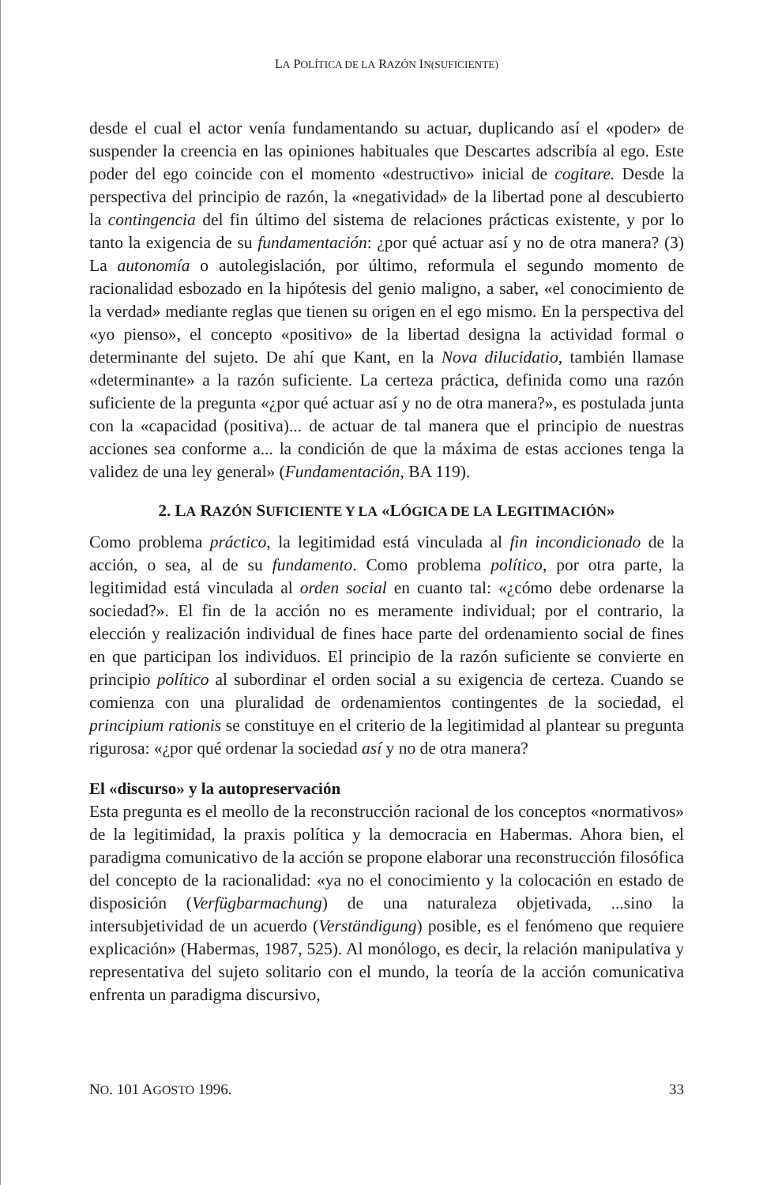LA POLÍTICA DE LA RAZÓN IN(SUFICIENTE)
desde el cual el actor venía fundamentando su actuar, duplicando así el «poder» de suspender la creencia en las opiniones habituales que Descartes adscribía al ego. Este poder del ego coincide con el momento «destructivo» inicial de cogitare. Desde la perspectiva del principio de razón, la «negatividad» de la libertad pone al descubierto la contingencia del fin último del sistema de relaciones prácticas existente, y por lo tanto la exigencia de su fundamentación: ¿por qué actuar así y no de otra manera? (3) La autonomía o autolegislación, por último, reformula el segundo momento de racionalidad esbozado en la hipótesis del genio maligno, a saber, «el conocimiento de la verdad» mediante reglas que tienen su origen en el ego mismo. En la perspectiva del «yo pienso», el concepto «positivo» de la libertad designa la actividad formal o determinante del sujeto. De ahí que Kant, en la Nova dilucidatio, también llamase «determinante» a la razón suficiente. La certeza práctica, definida como una razón suficiente de la pregunta «¿por qué actuar así y no de otra manera?», es postulada junta con la «capacidad (positiva)... de actuar de tal manera que el principio de nuestras acciones sea conforme a... la condición de que la máxima de estas acciones tenga la validez de una ley general» (Fundamentación, BA 119).
2. LA RAZÓN SUFICIENTE Y LA «LÓGICA DE LA LEGITIMACIÓN»
Como problema práctico, la legitimidad está vinculada al fin incondicionado de la acción, o sea, al de su fundamento. Como problema político, por otra parte, la legitimidad está vinculada al orden social en cuanto tal: «¿cómo debe ordenarse la sociedad?». El fin de la acción no es meramente individual; por el contrario, la elección y realización individual de fines hace parte del ordenamiento social de fines en que participan los individuos. El principio de la razón suficiente se convierte en principio político al subordinar el orden social a su exigencia de certeza. Cuando se comienza con una pluralidad de ordenamientos contingentes de la sociedad, el principium rationis se constituye en el criterio de la legitimidad al plantear su pregunta rigurosa: «¿por qué ordenar la sociedad así y no de otra manera?
El «discurso» y la autopreservación
Esta pregunta es el meollo de la reconstrucción racional de los conceptos «normativos» de la legitimidad, la praxis política y la democracia en Habermas. Ahora bien, el paradigma comunicativo de la acción se propone elaborar una reconstrucción filosófica del concepto de la racionalidad: «ya no el conocimiento y la colocación en estado de disposición (Verfügbarmachung) de una naturaleza objetivada, ...sino la intersubjetividad de un acuerdo (Verständigung) posible, es el fenómeno que requiere explicación» (Habermas, 1987, 525). Al monólogo, es decir, la relación manipulativa y representativa del sujeto solitario con el mundo, la teoría de la acción comunicativa enfrenta un paradigma discursivo,
NO. 101 AGOSTO 1996. 33